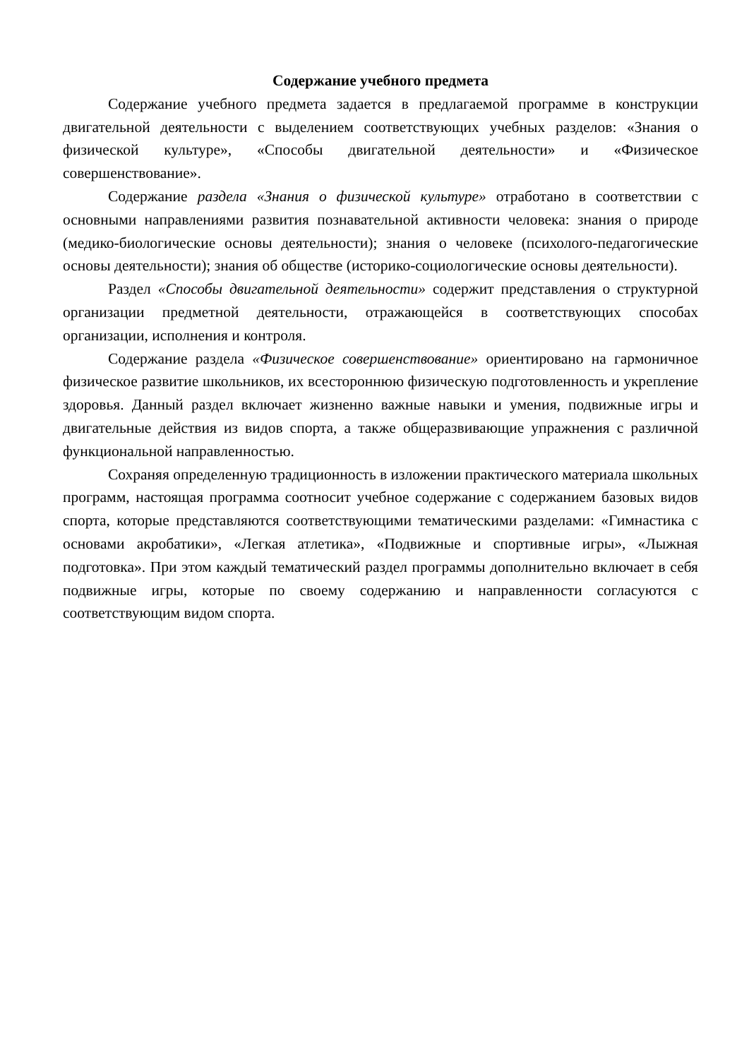Содержание учебного предмета
Содержание учебного предмета задается в предлагаемой программе в конструкции двигательной деятельности с выделением соответствующих учебных разделов: «Знания о физической культуре», «Способы двигательной деятельности» и «Физическое совершенствование».
Содержание раздела «Знания о физической культуре» отработано в соответствии с основными направлениями развития познавательной активности человека: знания о природе (медико-биологические основы деятельности); знания о человеке (психолого-педагогические основы деятельности); знания об обществе (историко-социологические основы деятельности).
Раздел «Способы двигательной деятельности» содержит представления о структурной организации предметной деятельности, отражающейся в соответствующих способах организации, исполнения и контроля.
Содержание раздела «Физическое совершенствование» ориентировано на гармоничное физическое развитие школьников, их всестороннюю физическую подготовленность и укрепление здоровья. Данный раздел включает жизненно важные навыки и умения, подвижные игры и двигательные действия из видов спорта, а также общеразвивающие упражнения с различной функциональной направленностью.
Сохраняя определенную традиционность в изложении практического материала школьных программ, настоящая программа соотносит учебное содержание с содержанием базовых видов спорта, которые представляются соответствующими тематическими разделами: «Гимнастика с основами акробатики», «Легкая атлетика», «Подвижные и спортивные игры», «Лыжная подготовка». При этом каждый тематический раздел программы дополнительно включает в себя подвижные игры, которые по своему содержанию и направленности согласуются с соответствующим видом спорта.